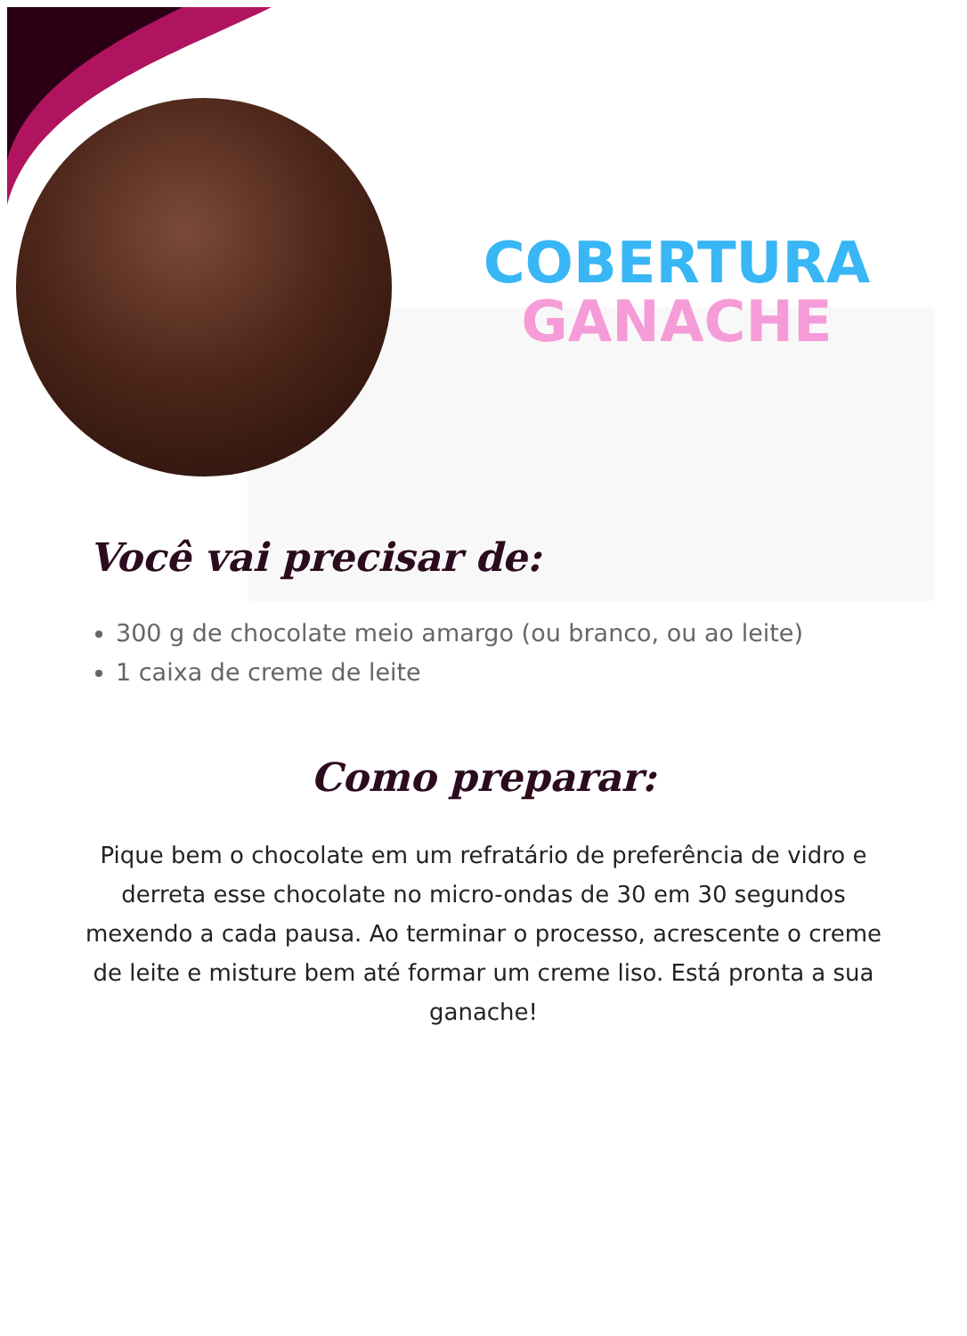COBERTURA
GANACHE
Você vai precisar de:
300 g de chocolate meio amargo (ou branco, ou ao leite)
1 caixa de creme de leite
Como preparar:
Pique bem o chocolate em um refratário de preferência de vidro e derreta esse chocolate no micro-ondas de 30 em 30 segundos mexendo a cada pausa. Ao terminar o processo, acrescente o creme de leite e misture bem até formar um creme liso. Está pronta a sua ganache!